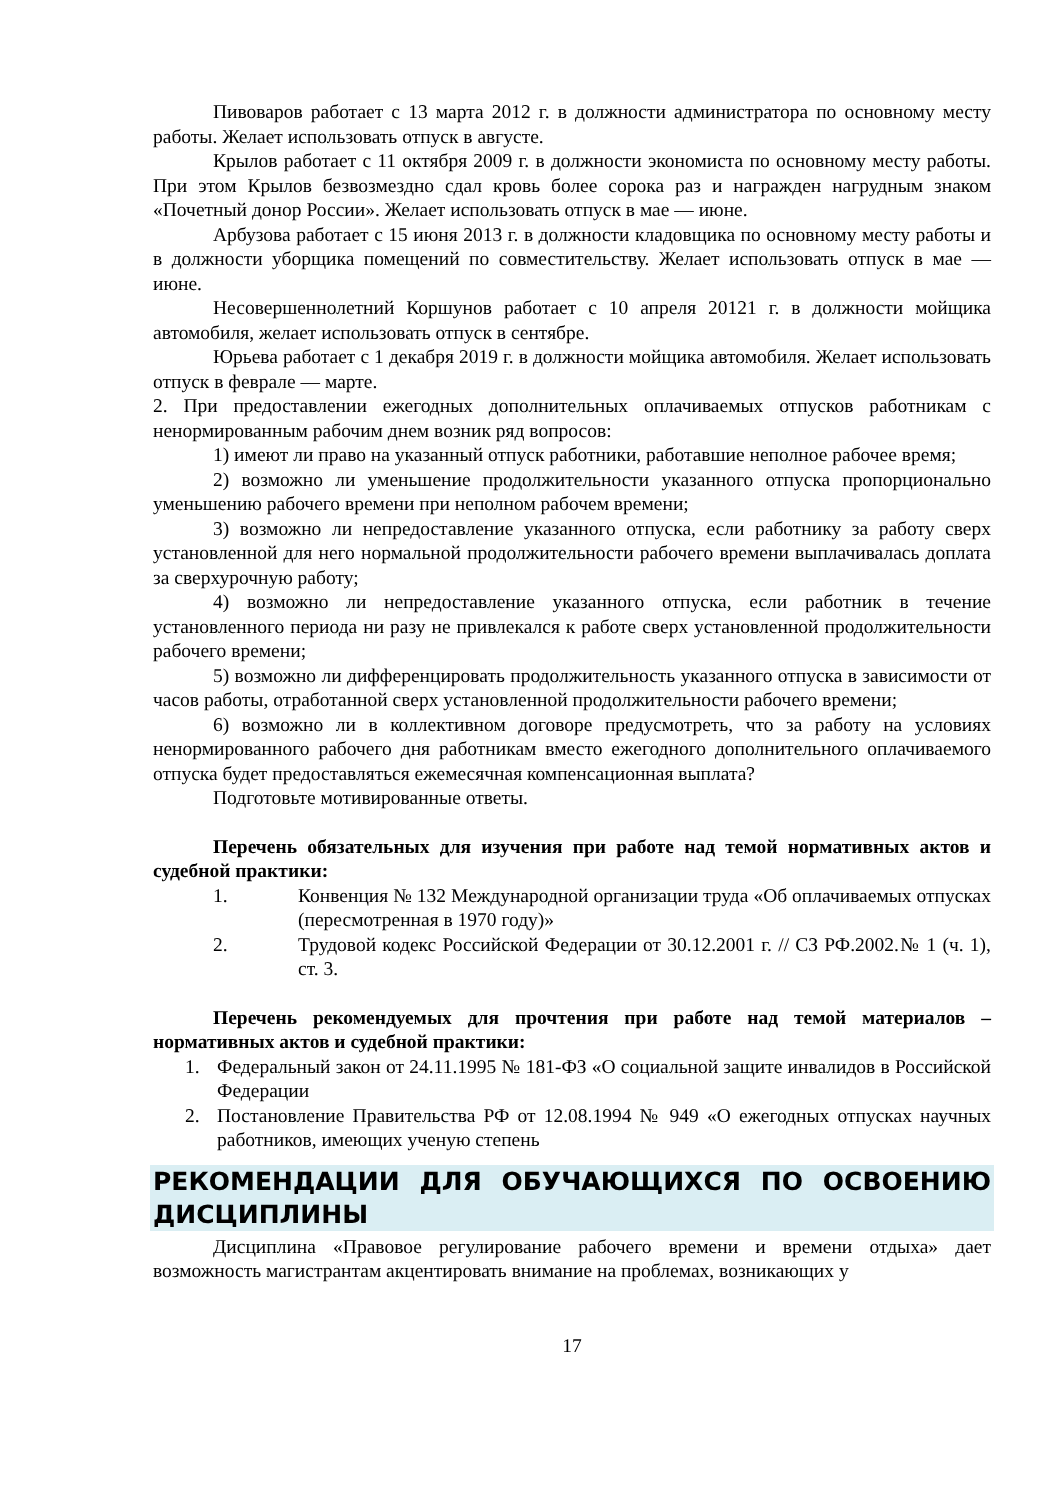Пивоваров работает с 13 марта 2012 г. в должности администратора по основному месту работы. Желает использовать отпуск в августе.
Крылов работает с 11 октября 2009 г. в должности экономиста по основному месту работы. При этом Крылов безвозмездно сдал кровь более сорока раз и награжден нагрудным знаком «Почетный донор России». Желает использовать отпуск в мае — июне.
Арбузова работает с 15 июня 2013 г. в должности кладовщика по основному месту работы и в должности уборщика помещений по совместительству. Желает использовать отпуск в мае — июне.
Несовершеннолетний Коршунов работает с 10 апреля 20121 г. в должности мойщика автомобиля, желает использовать отпуск в сентябре.
Юрьева работает с 1 декабря 2019 г. в должности мойщика автомобиля. Желает использовать отпуск в феврале — марте.
2. При предоставлении ежегодных дополнительных оплачиваемых отпусков работникам с ненормированным рабочим днем возник ряд вопросов:
1) имеют ли право на указанный отпуск работники, работавшие неполное рабочее время;
2) возможно ли уменьшение продолжительности указанного отпуска пропорционально уменьшению рабочего времени при неполном рабочем времени;
3) возможно ли непредоставление указанного отпуска, если работнику за работу сверх установленной для него нормальной продолжительности рабочего времени выплачивалась доплата за сверхурочную работу;
4) возможно ли непредоставление указанного отпуска, если работник в течение установленного периода ни разу не привлекался к работе сверх установленной продолжительности рабочего времени;
5) возможно ли дифференцировать продолжительность указанного отпуска в зависимости от часов работы, отработанной сверх установленной продолжительности рабочего времени;
6) возможно ли в коллективном договоре предусмотреть, что за работу на условиях ненормированного рабочего дня работникам вместо ежегодного дополнительного оплачиваемого отпуска будет предоставляться ежемесячная компенсационная выплата?
Подготовьте мотивированные ответы.
Перечень обязательных для изучения при работе над темой нормативных актов и судебной практики:
1. Конвенция № 132 Международной организации труда «Об оплачиваемых отпусках (пересмотренная в 1970 году)»
2. Трудовой кодекс Российской Федерации от 30.12.2001 г. // СЗ РФ.2002.№ 1 (ч. 1), ст. 3.
Перечень рекомендуемых для прочтения при работе над темой материалов – нормативных актов и судебной практики:
1. Федеральный закон от 24.11.1995 № 181-ФЗ «О социальной защите инвалидов в Российской Федерации
2. Постановление Правительства РФ от 12.08.1994 № 949 «О ежегодных отпусках научных работников, имеющих ученую степень
РЕКОМЕНДАЦИИ ДЛЯ ОБУЧАЮЩИХСЯ ПО ОСВОЕНИЮ ДИСЦИПЛИНЫ
Дисциплина «Правовое регулирование рабочего времени и времени отдыха» дает возможность магистрантам акцентировать внимание на проблемах, возникающих у
17